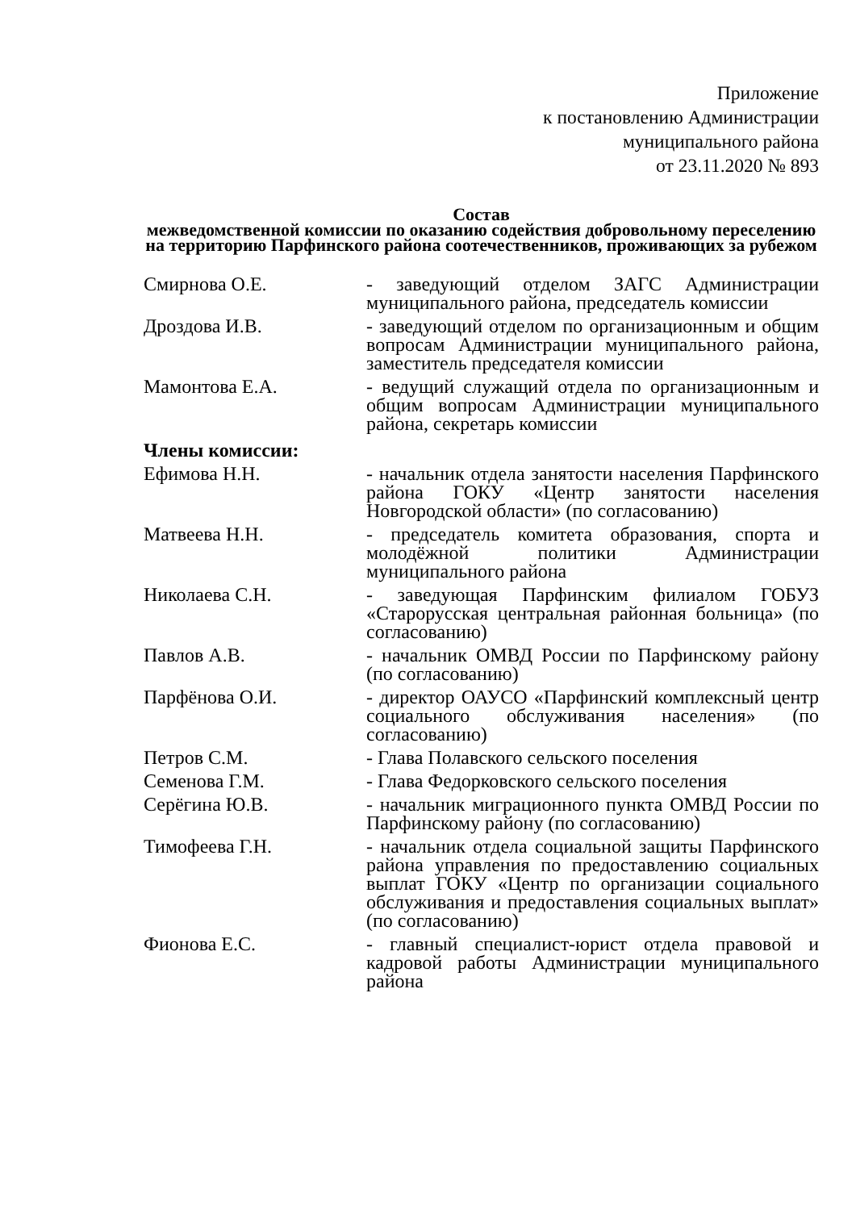Приложение
к постановлению Администрации
муниципального района
от 23.11.2020 № 893
Состав
межведомственной комиссии по оказанию содействия добровольному переселению на территорию Парфинского района соотечественников, проживающих за рубежом
Смирнова О.Е. - заведующий отделом ЗАГС Администрации муниципального района, председатель комиссии
Дроздова И.В. - заведующий отделом по организационным и общим вопросам Администрации муниципального района, заместитель председателя комиссии
Мамонтова Е.А. - ведущий служащий отдела по организационным и общим вопросам Администрации муниципального района, секретарь комиссии
Члены комиссии:
Ефимова Н.Н. - начальник отдела занятости населения Парфинского района ГОКУ «Центр занятости населения Новгородской области» (по согласованию)
Матвеева Н.Н. - председатель комитета образования, спорта и молодёжной политики Администрации муниципального района
Николаева С.Н. - заведующая Парфинским филиалом ГОБУЗ «Старорусская центральная районная больница» (по согласованию)
Павлов А.В. - начальник ОМВД России по Парфинскому району (по согласованию)
Парфёнова О.И. - директор ОАУСО «Парфинский комплексный центр социального обслуживания населения» (по согласованию)
Петров С.М. - Глава Полавского сельского поселения
Семенова Г.М. - Глава Федорковского сельского поселения
Серёгина Ю.В. - начальник миграционного пункта ОМВД России по Парфинскому району (по согласованию)
Тимофеева Г.Н. - начальник отдела социальной защиты Парфинского района управления по предоставлению социальных выплат ГОКУ «Центр по организации социального обслуживания и предоставления социальных выплат» (по согласованию)
Фионова Е.С. - главный специалист-юрист отдела правовой и кадровой работы Администрации муниципального района